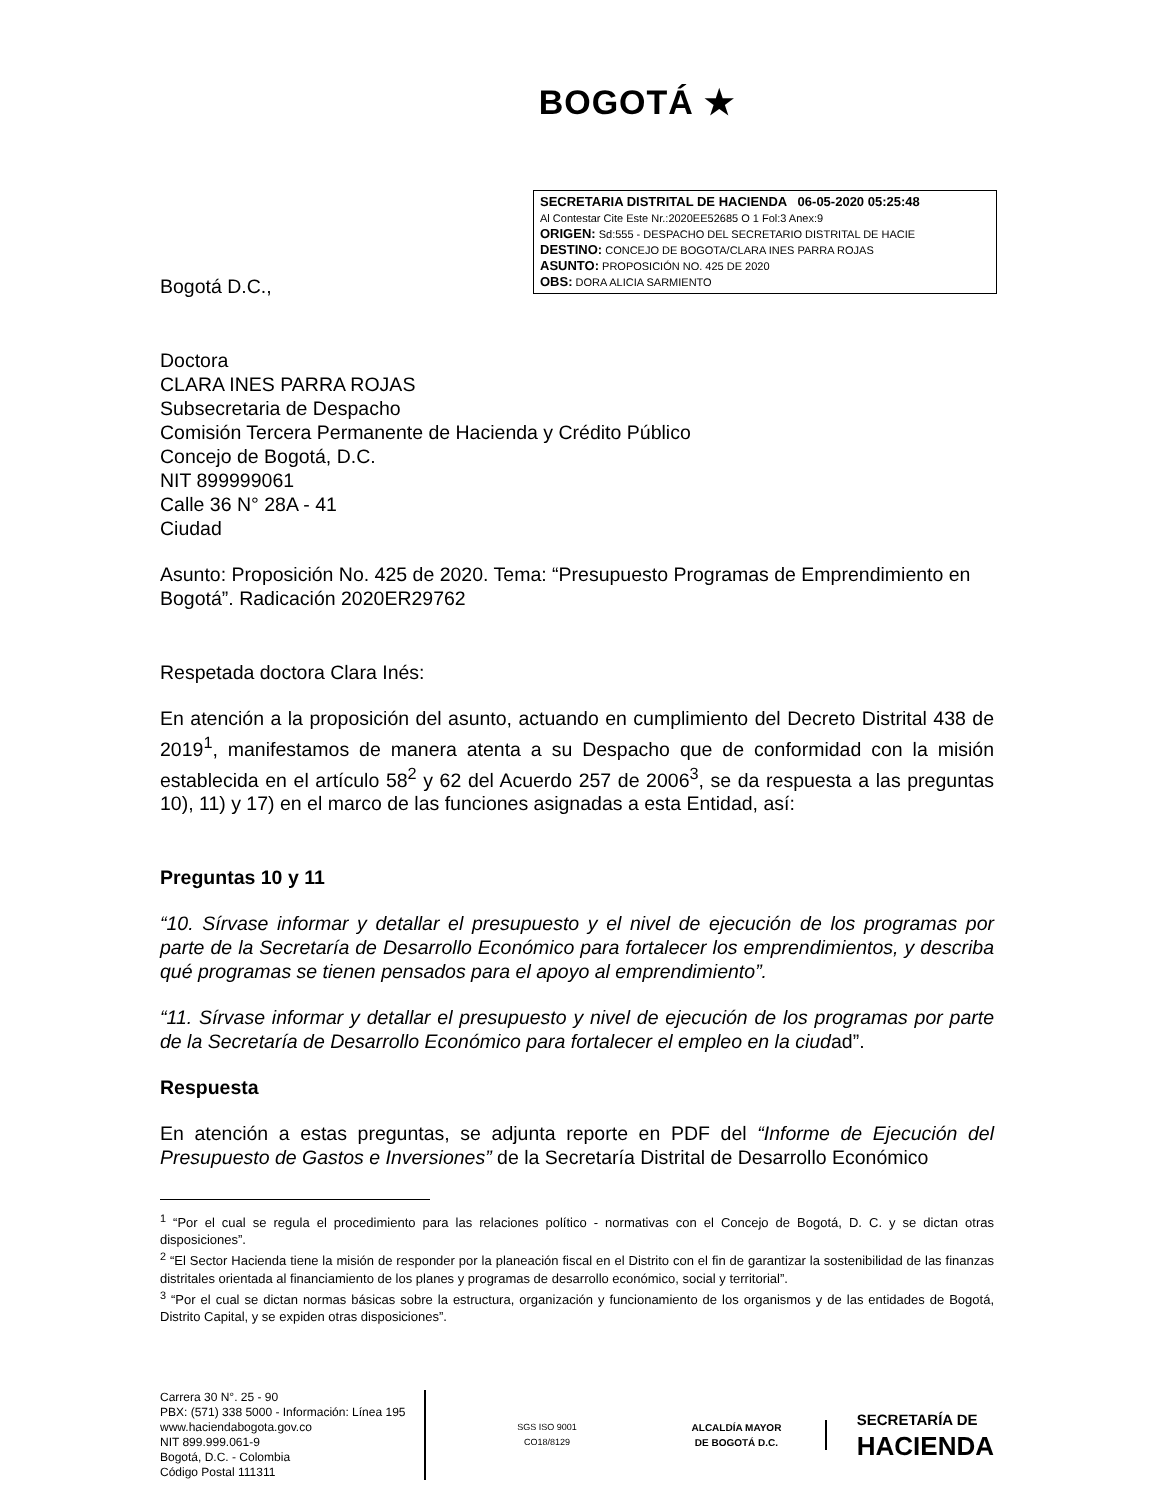BOGOTÁ ★
SECRETARIA DISTRITAL DE HACIENDA 06-05-2020 05:25:48
Al Contestar Cite Este Nr.:2020EE52685 O 1 Fol:3 Anex:9
ORIGEN: Sd:555 - DESPACHO DEL SECRETARIO DISTRITAL DE HACIE
DESTINO: CONCEJO DE BOGOTA/CLARA INES PARRA ROJAS
ASUNTO: PROPOSICIÓN NO. 425 DE 2020
OBS: DORA ALICIA SARMIENTO
Bogotá D.C.,
Doctora
CLARA INES PARRA ROJAS
Subsecretaria de Despacho
Comisión Tercera Permanente de Hacienda y Crédito Público
Concejo de Bogotá, D.C.
NIT 899999061
Calle 36 N° 28A - 41
Ciudad
Asunto: Proposición No. 425 de 2020. Tema: “Presupuesto Programas de Emprendimiento en Bogotá”. Radicación 2020ER29762
Respetada doctora Clara Inés:
En atención a la proposición del asunto, actuando en cumplimiento del Decreto Distrital 438 de 2019<sup>1</sup>, manifestamos de manera atenta a su Despacho que de conformidad con la misión establecida en el artículo 58<sup>2</sup> y 62 del Acuerdo 257 de 2006<sup>3</sup>, se da respuesta a las preguntas 10), 11) y 17) en el marco de las funciones asignadas a esta Entidad, así:
Preguntas 10 y 11
“10. Sírvase informar y detallar el presupuesto y el nivel de ejecución de los programas por parte de la Secretaría de Desarrollo Económico para fortalecer los emprendimientos, y describa qué programas se tienen pensados para el apoyo al emprendimiento”.
“11. Sírvase informar y detallar el presupuesto y nivel de ejecución de los programas por parte de la Secretaría de Desarrollo Económico para fortalecer el empleo en la ciudad”.
Respuesta
En atención a estas preguntas, se adjunta reporte en PDF del “Informe de Ejecución del Presupuesto de Gastos e Inversiones” de la Secretaría Distrital de Desarrollo Económico
<sup>1</sup> “Por el cual se regula el procedimiento para las relaciones político - normativas con el Concejo de Bogotá, D. C. y se dictan otras disposiciones”.
<sup>2</sup> “El Sector Hacienda tiene la misión de responder por la planeación fiscal en el Distrito con el fin de garantizar la sostenibilidad de las finanzas distritales orientada al financiamiento de los planes y programas de desarrollo económico, social y territorial”.
<sup>3</sup> “Por el cual se dictan normas básicas sobre la estructura, organización y funcionamiento de los organismos y de las entidades de Bogotá, Distrito Capital, y se expiden otras disposiciones”.
Carrera 30 N°. 25 - 90
PBX: (571) 338 5000 - Información: Línea 195
www.haciendabogota.gov.co
NIT 899.999.061-9
Bogotá, D.C. - Colombia
Código Postal 111311
SGS ISO 9001
CO18/8129
ALCALDÍA MAYOR
DE BOGOTÁ D.C.
SECRETARÍA DE
HACIENDA